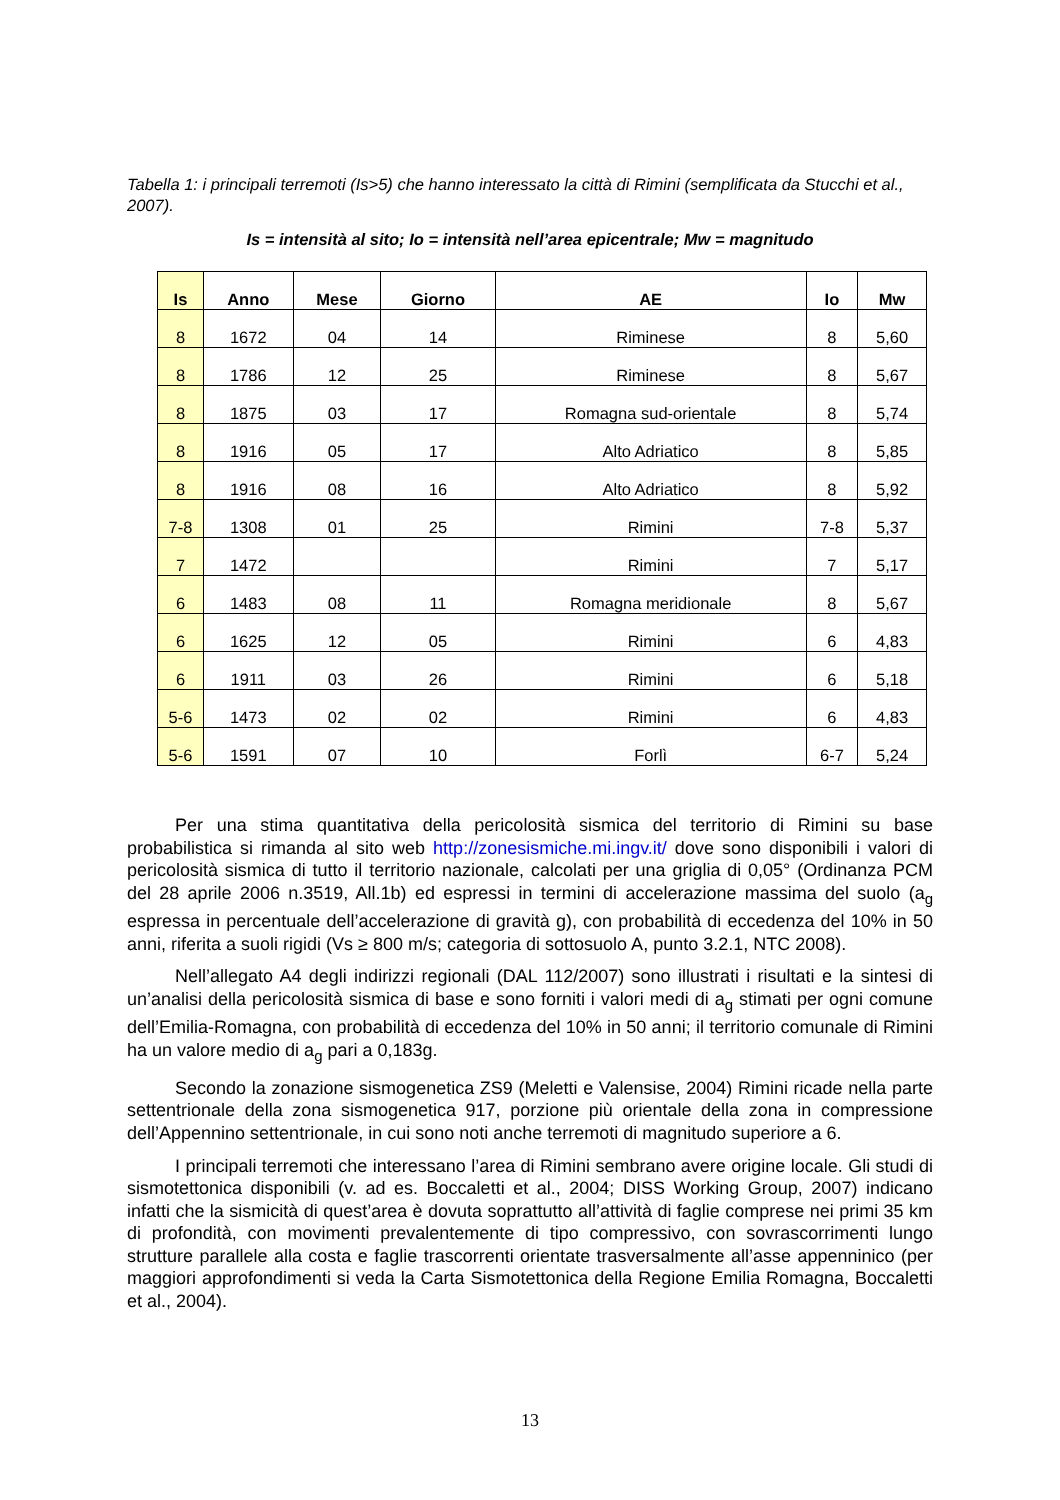Tabella 1: i principali terremoti (Is>5) che hanno interessato la città di Rimini (semplificata da Stucchi et al., 2007).
Is = intensità al sito; Io = intensità nell’area epicentrale; Mw = magnitudo
| Is | Anno | Mese | Giorno | AE | Io | Mw |
| --- | --- | --- | --- | --- | --- | --- |
| 8 | 1672 | 04 | 14 | Riminese | 8 | 5,60 |
| 8 | 1786 | 12 | 25 | Riminese | 8 | 5,67 |
| 8 | 1875 | 03 | 17 | Romagna sud-orientale | 8 | 5,74 |
| 8 | 1916 | 05 | 17 | Alto Adriatico | 8 | 5,85 |
| 8 | 1916 | 08 | 16 | Alto Adriatico | 8 | 5,92 |
| 7-8 | 1308 | 01 | 25 | Rimini | 7-8 | 5,37 |
| 7 | 1472 | | | Rimini | 7 | 5,17 |
| 6 | 1483 | 08 | 11 | Romagna meridionale | 8 | 5,67 |
| 6 | 1625 | 12 | 05 | Rimini | 6 | 4,83 |
| 6 | 1911 | 03 | 26 | Rimini | 6 | 5,18 |
| 5-6 | 1473 | 02 | 02 | Rimini | 6 | 4,83 |
| 5-6 | 1591 | 07 | 10 | Forlì | 6-7 | 5,24 |
Per una stima quantitativa della pericolosità sismica del territorio di Rimini su base probabilistica si rimanda al sito web http://zonesismiche.mi.ingv.it/ dove sono disponibili i valori di pericolosità sismica di tutto il territorio nazionale, calcolati per una griglia di 0,05° (Ordinanza PCM del 28 aprile 2006 n.3519, All.1b) ed espressi in termini di accelerazione massima del suolo (a<sub>g</sub> espressa in percentuale dell’accelerazione di gravità g), con probabilità di eccedenza del 10% in 50 anni, riferita a suoli rigidi (Vs ≥ 800 m/s; categoria di sottosuolo A, punto 3.2.1, NTC 2008).
Nell’allegato A4 degli indirizzi regionali (DAL 112/2007) sono illustrati i risultati e la sintesi di un’analisi della pericolosità sismica di base e sono forniti i valori medi di a<sub>g</sub> stimati per ogni comune dell’Emilia-Romagna, con probabilità di eccedenza del 10% in 50 anni; il territorio comunale di Rimini ha un valore medio di a<sub>g</sub> pari a 0,183g.
Secondo la zonazione sismogenetica ZS9 (Meletti e Valensise, 2004) Rimini ricade nella parte settentrionale della zona sismogenetica 917, porzione più orientale della zona in compressione dell’Appennino settentrionale, in cui sono noti anche terremoti di magnitudo superiore a 6.
I principali terremoti che interessano l’area di Rimini sembrano avere origine locale. Gli studi di sismotettonica disponibili (v. ad es. Boccaletti et al., 2004; DISS Working Group, 2007) indicano infatti che la sismicità di quest’area è dovuta soprattutto all’attività di faglie comprese nei primi 35 km di profondità, con movimenti prevalentemente di tipo compressivo, con sovrascorrimenti lungo strutture parallele alla costa e faglie trascorrenti orientate trasversalmente all’asse appenninico (per maggiori approfondimenti si veda la Carta Sismotettonica della Regione Emilia Romagna, Boccaletti et al., 2004).
13